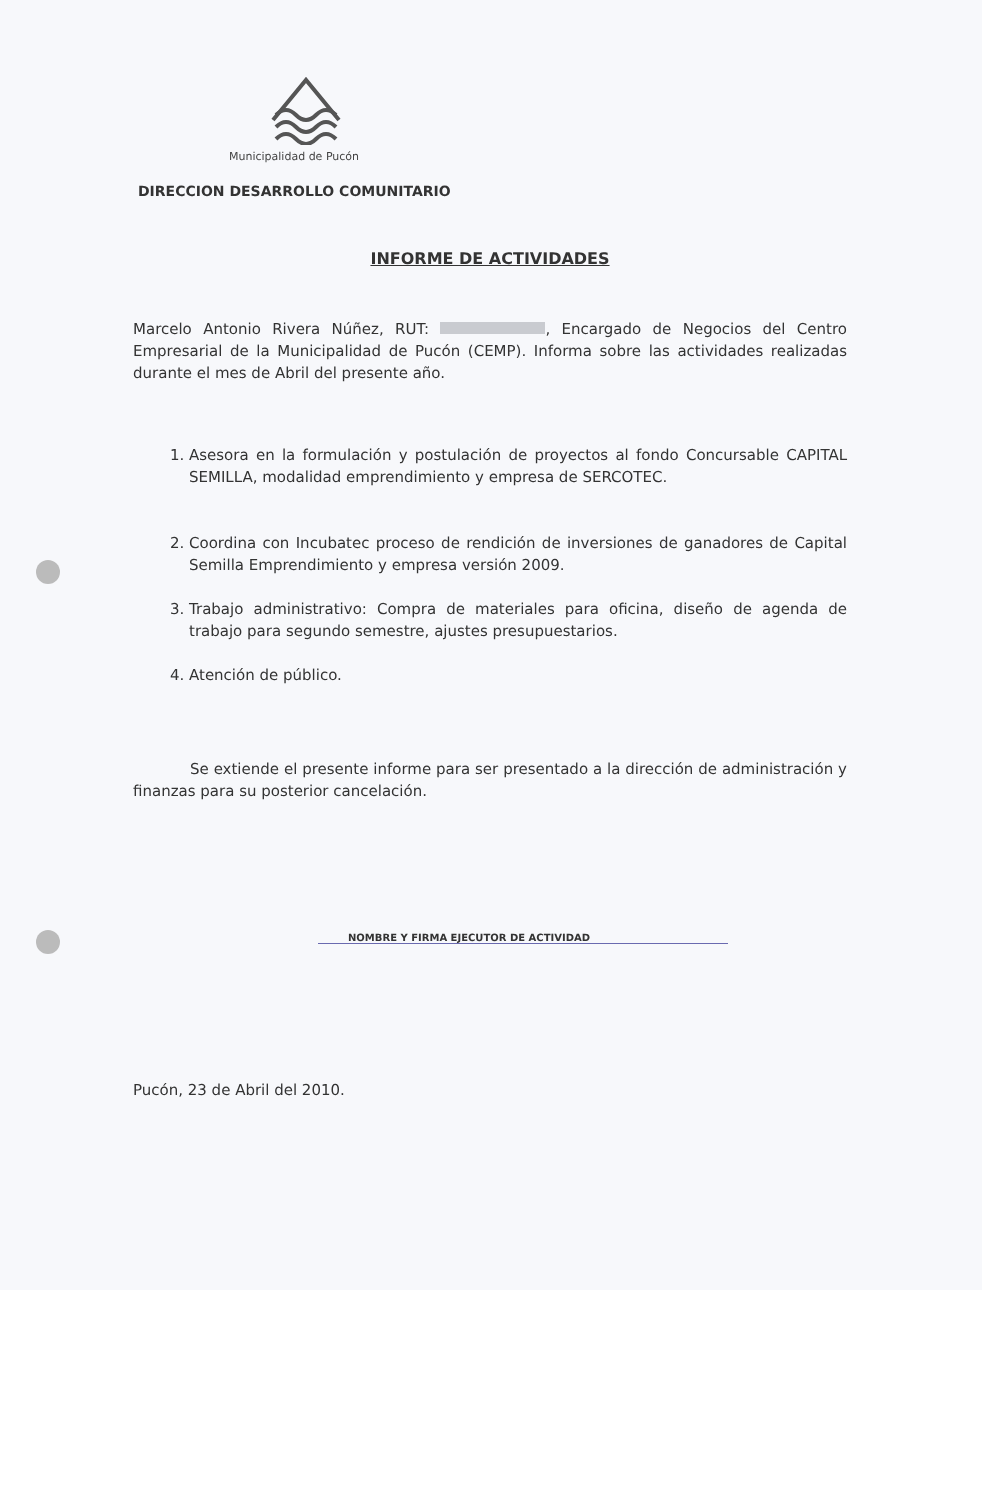Municipalidad de Pucón
DIRECCION DESARROLLO COMUNITARIO
INFORME DE ACTIVIDADES
Marcelo Antonio Rivera Núñez, RUT: , Encargado de Negocios del Centro Empresarial de la Municipalidad de Pucón (CEMP). Informa sobre las actividades realizadas durante el mes de Abril del presente año.
1. Asesora en la formulación y postulación de proyectos al fondo Concursable CAPITAL SEMILLA, modalidad emprendimiento y empresa de SERCOTEC.
2. Coordina con Incubatec proceso de rendición de inversiones de ganadores de Capital Semilla Emprendimiento y empresa versión 2009.
3. Trabajo administrativo: Compra de materiales para oficina, diseño de agenda de trabajo para segundo semestre, ajustes presupuestarios.
4. Atención de público.
Se extiende el presente informe para ser presentado a la dirección de administración y finanzas para su posterior cancelación.
NOMBRE Y FIRMA EJECUTOR DE ACTIVIDAD
Pucón, 23 de Abril del 2010.